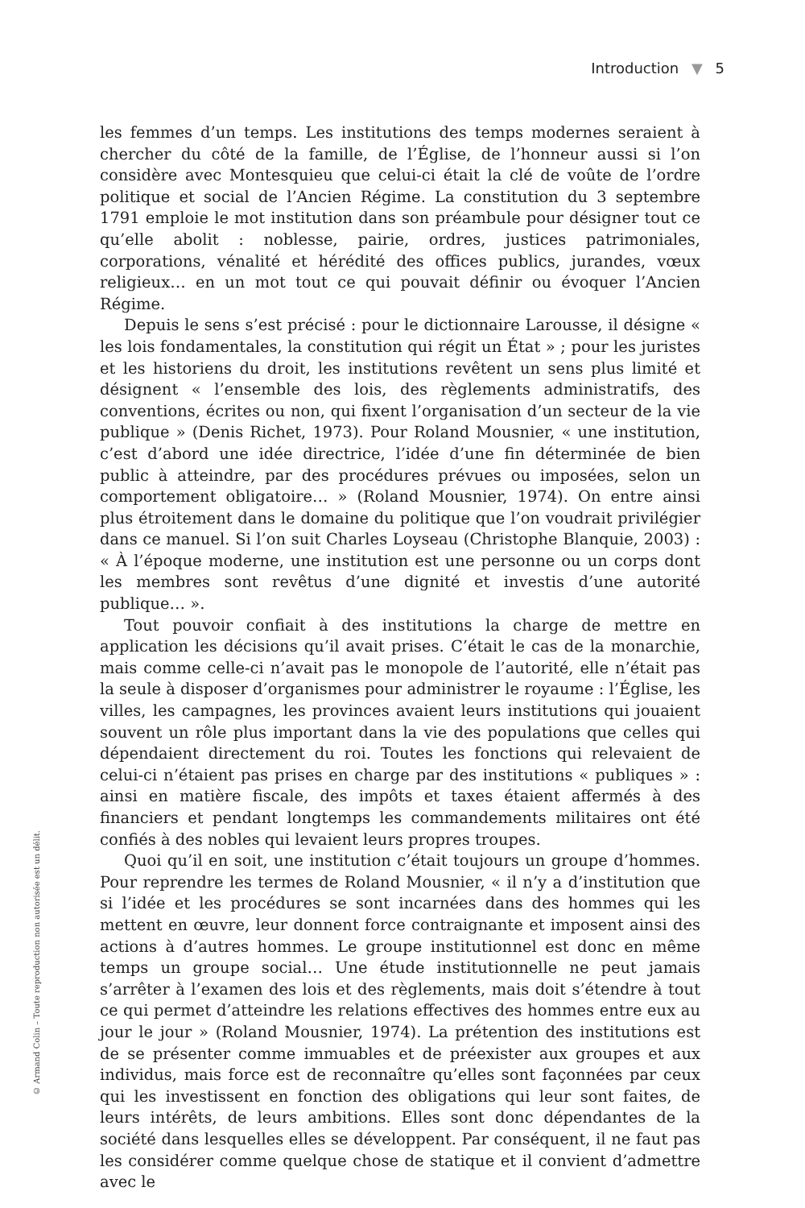Introduction ▼ 5
© Armand Colin – Toute reproduction non autorisée est un délit.
les femmes d’un temps. Les institutions des temps modernes seraient à chercher du côté de la famille, de l’Église, de l’honneur aussi si l’on considère avec Montesquieu que celui-ci était la clé de voûte de l’ordre politique et social de l’Ancien Régime. La constitution du 3 septembre 1791 emploie le mot institution dans son préambule pour désigner tout ce qu’elle abolit : noblesse, pairie, ordres, justices patrimoniales, corporations, vénalité et hérédité des offices publics, jurandes, vœux religieux… en un mot tout ce qui pouvait définir ou évoquer l’Ancien Régime.
Depuis le sens s’est précisé : pour le dictionnaire Larousse, il désigne « les lois fondamentales, la constitution qui régit un État » ; pour les juristes et les historiens du droit, les institutions revêtent un sens plus limité et désignent « l’ensemble des lois, des règlements administratifs, des conventions, écrites ou non, qui fixent l’organisation d’un secteur de la vie publique » (Denis Richet, 1973). Pour Roland Mousnier, « une institution, c’est d’abord une idée directrice, l’idée d’une fin déterminée de bien public à atteindre, par des procédures prévues ou imposées, selon un comportement obligatoire… » (Roland Mousnier, 1974). On entre ainsi plus étroitement dans le domaine du politique que l’on voudrait privilégier dans ce manuel. Si l’on suit Charles Loyseau (Christophe Blanquie, 2003) : « À l’époque moderne, une institution est une personne ou un corps dont les membres sont revêtus d’une dignité et investis d’une autorité publique… ».
Tout pouvoir confiait à des institutions la charge de mettre en application les décisions qu’il avait prises. C’était le cas de la monarchie, mais comme celle-ci n’avait pas le monopole de l’autorité, elle n’était pas la seule à disposer d’organismes pour administrer le royaume : l’Église, les villes, les campagnes, les provinces avaient leurs institutions qui jouaient souvent un rôle plus important dans la vie des populations que celles qui dépendaient directement du roi. Toutes les fonctions qui relevaient de celui-ci n’étaient pas prises en charge par des institutions « publiques » : ainsi en matière fiscale, des impôts et taxes étaient affermés à des financiers et pendant longtemps les commandements militaires ont été confiés à des nobles qui levaient leurs propres troupes.
Quoi qu’il en soit, une institution c’était toujours un groupe d’hommes. Pour reprendre les termes de Roland Mousnier, « il n’y a d’institution que si l’idée et les procédures se sont incarnées dans des hommes qui les mettent en œuvre, leur donnent force contraignante et imposent ainsi des actions à d’autres hommes. Le groupe institutionnel est donc en même temps un groupe social… Une étude institutionnelle ne peut jamais s’arrêter à l’examen des lois et des règlements, mais doit s’étendre à tout ce qui permet d’atteindre les relations effectives des hommes entre eux au jour le jour » (Roland Mousnier, 1974). La prétention des institutions est de se présenter comme immuables et de préexister aux groupes et aux individus, mais force est de reconnaître qu’elles sont façonnées par ceux qui les investissent en fonction des obligations qui leur sont faites, de leurs intérêts, de leurs ambitions. Elles sont donc dépendantes de la société dans lesquelles elles se développent. Par conséquent, il ne faut pas les considérer comme quelque chose de statique et il convient d’admettre avec le